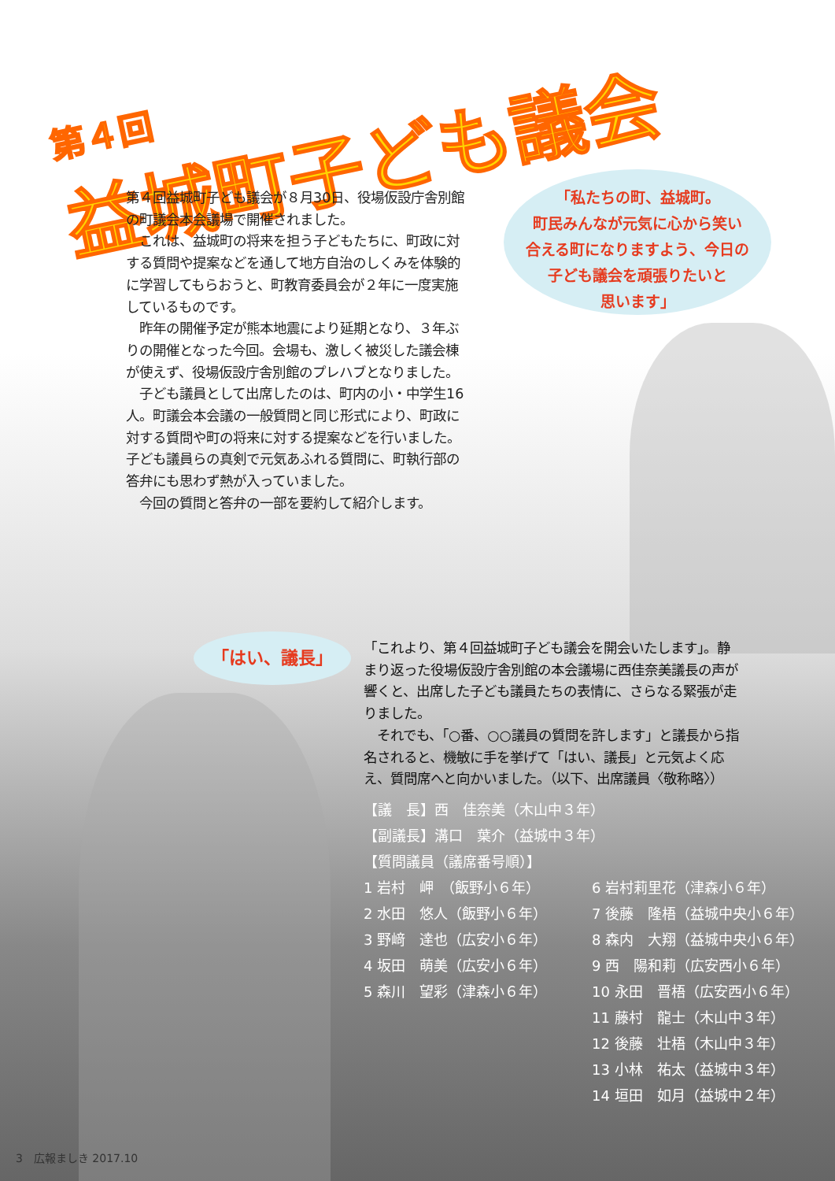第４回
益城町子ども議会
第４回益城町子ども議会が８月30日、役場仮設庁舎別館の町議会本会議場で開催されました。
　これは、益城町の将来を担う子どもたちに、町政に対する質問や提案などを通して地方自治のしくみを体験的に学習してもらおうと、町教育委員会が２年に一度実施しているものです。
　昨年の開催予定が熊本地震により延期となり、３年ぶりの開催となった今回。会場も、激しく被災した議会棟が使えず、役場仮設庁舎別館のプレハブとなりました。
　子ども議員として出席したのは、町内の小・中学生16人。町議会本会議の一般質問と同じ形式により、町政に対する質問や町の将来に対する提案などを行いました。子ども議員らの真剣で元気あふれる質問に、町執行部の答弁にも思わず熱が入っていました。
　今回の質問と答弁の一部を要約して紹介します。
「私たちの町、益城町。
町民みんなが元気に心から笑い
合える町になりますよう、今日の
子ども議会を頑張りたいと
思います」
「はい、議長」
「これより、第４回益城町子ども議会を開会いたします」。静まり返った役場仮設庁舎別館の本会議場に西佳奈美議長の声が響くと、出席した子ども議員たちの表情に、さらなる緊張が走りました。
　それでも、「○番、○○議員の質問を許します」と議長から指名されると、機敏に手を挙げて「はい、議長」と元気よく応え、質問席へと向かいました。（以下、出席議員〈敬称略〉）
【議　長】西　佳奈美（木山中３年）
【副議長】溝口　葉介（益城中３年）
【質問議員（議席番号順）】
1 岩村　岬　（飯野小６年）
2 水田　悠人（飯野小６年）
3 野﨑　達也（広安小６年）
4 坂田　萌美（広安小６年）
5 森川　望彩（津森小６年）
6 岩村莉里花（津森小６年）
7 後藤　隆梧（益城中央小６年）
8 森内　大翔（益城中央小６年）
9 西　陽和莉（広安西小６年）
10 永田　晋梧（広安西小６年）
11 藤村　龍士（木山中３年）
12 後藤　壮梧（木山中３年）
13 小林　祐太（益城中３年）
14 垣田　如月（益城中２年）
3　広報ましき 2017.10